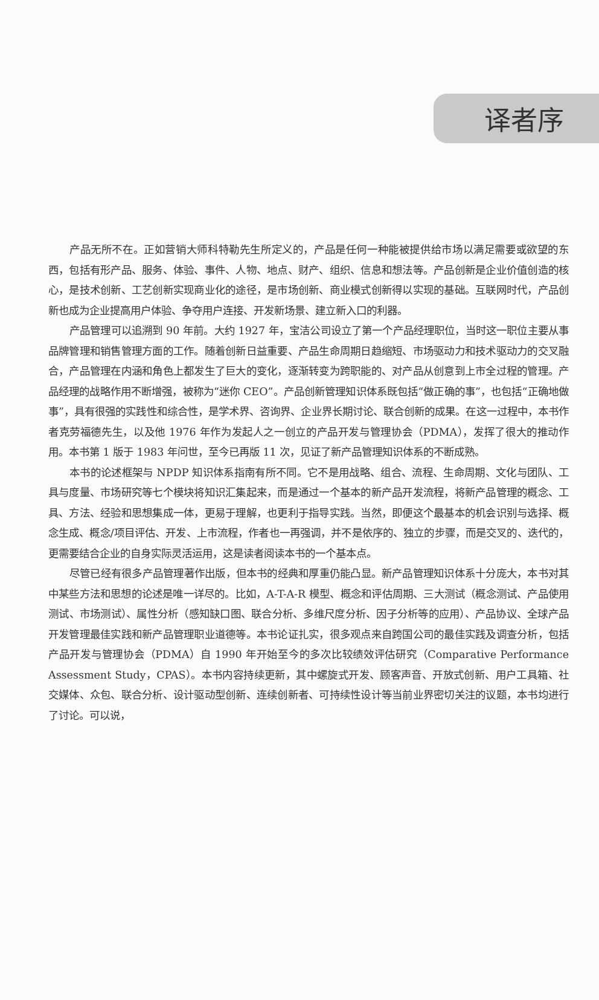译者序
产品无所不在。正如营销大师科特勒先生所定义的，产品是任何一种能被提供给市场以满足需要或欲望的东西，包括有形产品、服务、体验、事件、人物、地点、财产、组织、信息和想法等。产品创新是企业价值创造的核心，是技术创新、工艺创新实现商业化的途径，是市场创新、商业模式创新得以实现的基础。互联网时代，产品创新也成为企业提高用户体验、争夺用户连接、开发新场景、建立新入口的利器。
产品管理可以追溯到 90 年前。大约 1927 年，宝洁公司设立了第一个产品经理职位，当时这一职位主要从事品牌管理和销售管理方面的工作。随着创新日益重要、产品生命周期日趋缩短、市场驱动力和技术驱动力的交叉融合，产品管理在内涵和角色上都发生了巨大的变化，逐渐转变为跨职能的、对产品从创意到上市全过程的管理。产品经理的战略作用不断增强，被称为“迷你 CEO”。产品创新管理知识体系既包括“做正确的事”，也包括“正确地做事”，具有很强的实践性和综合性，是学术界、咨询界、企业界长期讨论、联合创新的成果。在这一过程中，本书作者克劳福德先生，以及他 1976 年作为发起人之一创立的产品开发与管理协会（PDMA），发挥了很大的推动作用。本书第 1 版于 1983 年问世，至今已再版 11 次，见证了新产品管理知识体系的不断成熟。
本书的论述框架与 NPDP 知识体系指南有所不同。它不是用战略、组合、流程、生命周期、文化与团队、工具与度量、市场研究等七个模块将知识汇集起来，而是通过一个基本的新产品开发流程，将新产品管理的概念、工具、方法、经验和思想集成一体，更易于理解，也更利于指导实践。当然，即便这个最基本的机会识别与选择、概念生成、概念/项目评估、开发、上市流程，作者也一再强调，并不是依序的、独立的步骤，而是交叉的、迭代的，更需要结合企业的自身实际灵活运用，这是读者阅读本书的一个基本点。
尽管已经有很多产品管理著作出版，但本书的经典和厚重仍能凸显。新产品管理知识体系十分庞大，本书对其中某些方法和思想的论述是唯一详尽的。比如，A-T-A-R 模型、概念和评估周期、三大测试（概念测试、产品使用测试、市场测试）、属性分析（感知缺口图、联合分析、多维尺度分析、因子分析等的应用）、产品协议、全球产品开发管理最佳实践和新产品管理职业道德等。本书论证扎实，很多观点来自跨国公司的最佳实践及调查分析，包括产品开发与管理协会（PDMA）自 1990 年开始至今的多次比较绩效评估研究（Comparative Performance Assessment Study，CPAS）。本书内容持续更新，其中螺旋式开发、顾客声音、开放式创新、用户工具箱、社交媒体、众包、联合分析、设计驱动型创新、连续创新者、可持续性设计等当前业界密切关注的议题，本书均进行了讨论。可以说，